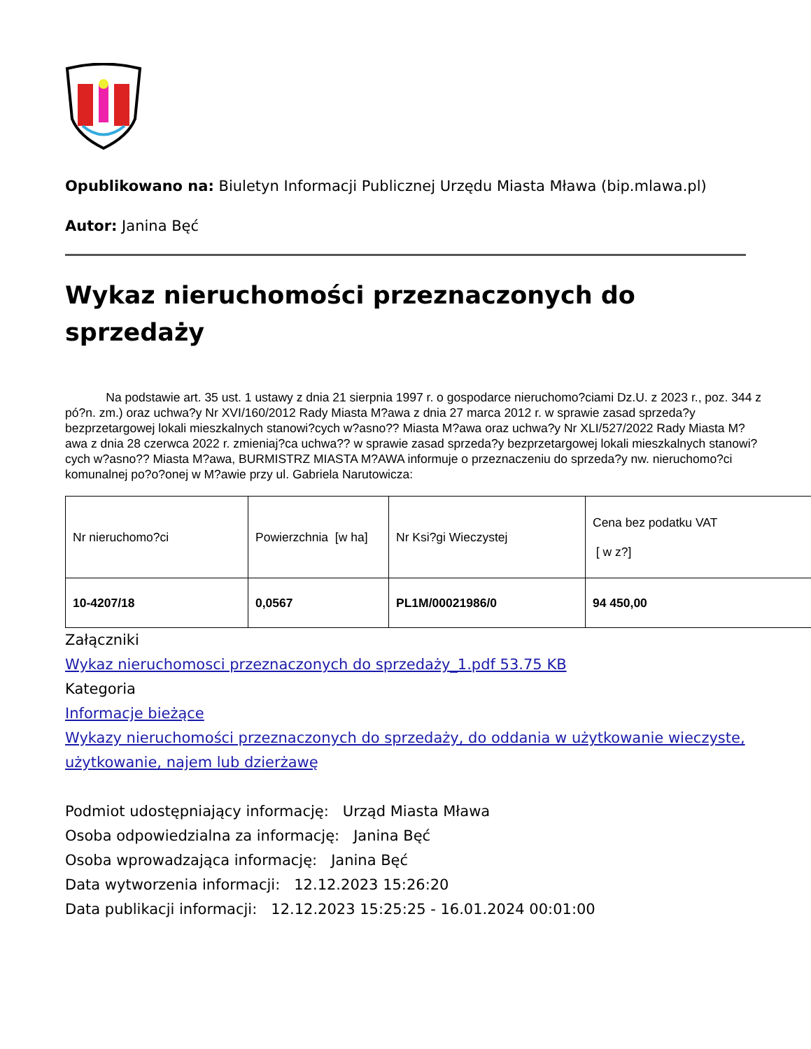Opublikowano na: Biuletyn Informacji Publicznej Urzędu Miasta Mława (bip.mlawa.pl)
Autor: Janina Bęć
Wykaz nieruchomości przeznaczonych do sprzedaży
Na podstawie art. 35 ust. 1 ustawy z dnia 21 sierpnia 1997 r. o gospodarce nieruchomo?ciami Dz.U. z 2023 r., poz. 344 z pó?n. zm.) oraz uchwa?y Nr XVI/160/2012 Rady Miasta M?awa z dnia 27 marca 2012 r. w sprawie zasad sprzeda?y bezprzetargowej lokali mieszkalnych stanowi?cych w?asno?? Miasta M?awa oraz uchwa?y Nr XLI/527/2022 Rady Miasta M?awa z dnia 28 czerwca 2022 r. zmieniaj?ca uchwa?? w sprawie zasad sprzeda?y bezprzetargowej lokali mieszkalnych stanowi?cych w?asno?? Miasta M?awa, BURMISTRZ MIASTA M?AWA informuje o przeznaczeniu do sprzeda?y nw. nieruchomo?ci komunalnej po?o?onej w M?awie przy ul. Gabriela Narutowicza:
| Nr nieruchomo?ci | Powierzchnia [w ha] | Nr Ksi?gi Wieczystej | Cena bez podatku VAT [ w z?] |
| 10-4207/18 | 0,0567 | PL1M/00021986/0 | 94 450,00 |
Załączniki
Wykaz nieruchomosci przeznaczonych do sprzedaży_1.pdf 53.75 KB
Kategoria
Informacje bieżące
Wykazy nieruchomości przeznaczonych do sprzedaży, do oddania w użytkowanie wieczyste, użytkowanie, najem lub dzierżawę
Podmiot udostępniający informację: Urząd Miasta Mława
Osoba odpowiedzialna za informację: Janina Bęć
Osoba wprowadzająca informację: Janina Bęć
Data wytworzenia informacji: 12.12.2023 15:26:20
Data publikacji informacji: 12.12.2023 15:25:25 - 16.01.2024 00:01:00